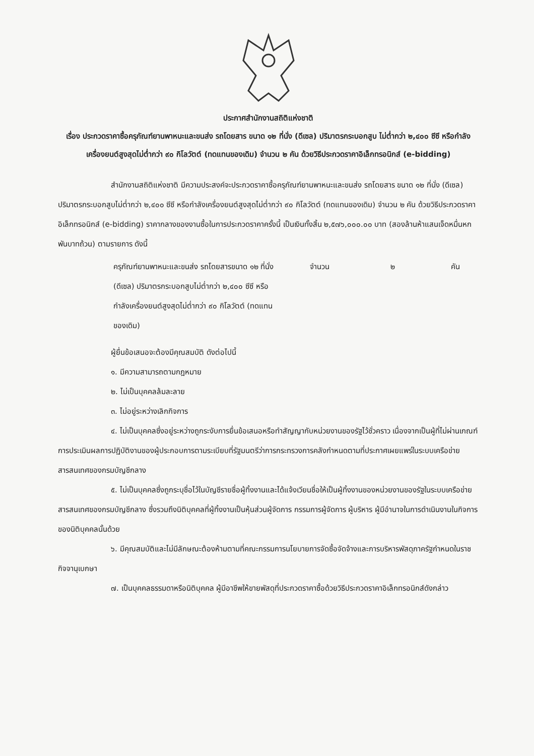ประกาศสำนักงานสถิติแห่งชาติ
เรื่อง ประกวดราคาซื้อครุภัณฑ์ยานพาหนะและขนส่ง รถโดยสาร ขนาด ๑๒ ที่นั่ง (ดีเซล) ปริมาตรกระบอกสูบ ไม่ต่ำกว่า ๒,๔๐๐ ซีซี หรือกำลังเครื่องยนต์สูงสุดไม่ต่ำกว่า ๙๐ กิโลวัตต์ (ทดแทนของเดิม) จำนวน ๒ คัน ด้วยวิธีประกวดราคาอิเล็กทรอนิกส์ (e-bidding)
สำนักงานสถิติแห่งชาติ มีความประสงค์จะประกวดราคาซื้อครุภัณฑ์ยานพาหนะและขนส่ง รถโดยสาร ขนาด ๑๒ ที่นั่ง (ดีเซล) ปริมาตรกระบอกสูบไม่ต่ำกว่า ๒,๔๐๐ ซีซี หรือกำลังเครื่องยนต์สูงสุดไม่ต่ำกว่า ๙๐ กิโลวัตต์ (ทดแทนของเดิม) จำนวน ๒ คัน ด้วยวิธีประกวดราคาอิเล็กทรอนิกส์ (e-bidding) ราคากลางของงานซื้อในการประกวดราคาครั้งนี้ เป็นเงินทั้งสิ้น ๒,๕๗๖,๐๐๐.๐๐ บาท (สองล้านห้าแสนเจ็ดหมื่นหกพันบาทถ้วน) ตามรายการ ดังนี้
ครุภัณฑ์ยานพาหนะและขนส่ง รถโดยสารขนาด ๑๒ ที่นั่ง (ดีเซล) ปริมาตรกระบอกสูบไม่ต่ำกว่า ๒,๔๐๐ ซีซี หรือกำลังเครื่องยนต์สูงสุดไม่ต่ำกว่า ๙๐ กิโลวัตต์ (ทดแทนของเดิม)
จำนวน ๒ คัน
ผู้ยื่นข้อเสนอจะต้องมีคุณสมบัติ ดังต่อไปนี้
๑. มีความสามารถตามกฎหมาย
๒. ไม่เป็นบุคคลล้มละลาย
๓. ไม่อยู่ระหว่างเลิกกิจการ
๔. ไม่เป็นบุคคลซึ่งอยู่ระหว่างถูกระงับการยื่นข้อเสนอหรือทำสัญญากับหน่วยงานของรัฐไว้ชั่วคราว เนื่องจากเป็นผู้ที่ไม่ผ่านเกณฑ์การประเมินผลการปฏิบัติงานของผู้ประกอบการตามระเบียบที่รัฐมนตรีว่าการกระทรวงการคลังกำหนดตามที่ประกาศเผยแพร่ในระบบเครือข่ายสารสนเทศของกรมบัญชีกลาง
๕. ไม่เป็นบุคคลซึ่งถูกระบุชื่อไว้ในบัญชีรายชื่อผู้ทิ้งงานและได้แจ้งเวียนชื่อให้เป็นผู้ทิ้งงานของหน่วยงานของรัฐในระบบเครือข่ายสารสนเทศของกรมบัญชีกลาง ซึ่งรวมถึงนิติบุคคลที่ผู้ทิ้งงานเป็นหุ้นส่วนผู้จัดการ กรรมการผู้จัดการ ผู้บริหาร ผู้มีอำนาจในการดำเนินงานในกิจการของนิติบุคคลนั้นด้วย
๖. มีคุณสมบัติและไม่มีลักษณะต้องห้ามตามที่คณะกรรมการนโยบายการจัดซื้อจัดจ้างและการบริหารพัสดุภาครัฐกำหนดในราชกิจจานุเบกษา
๗. เป็นบุคคลธรรมดาหรือนิติบุคคล ผู้มีอาชีพให้ขายพัสดุที่ประกวดราคาซื้อด้วยวิธีประกวดราคาอิเล็กทรอนิกส์ดังกล่าว